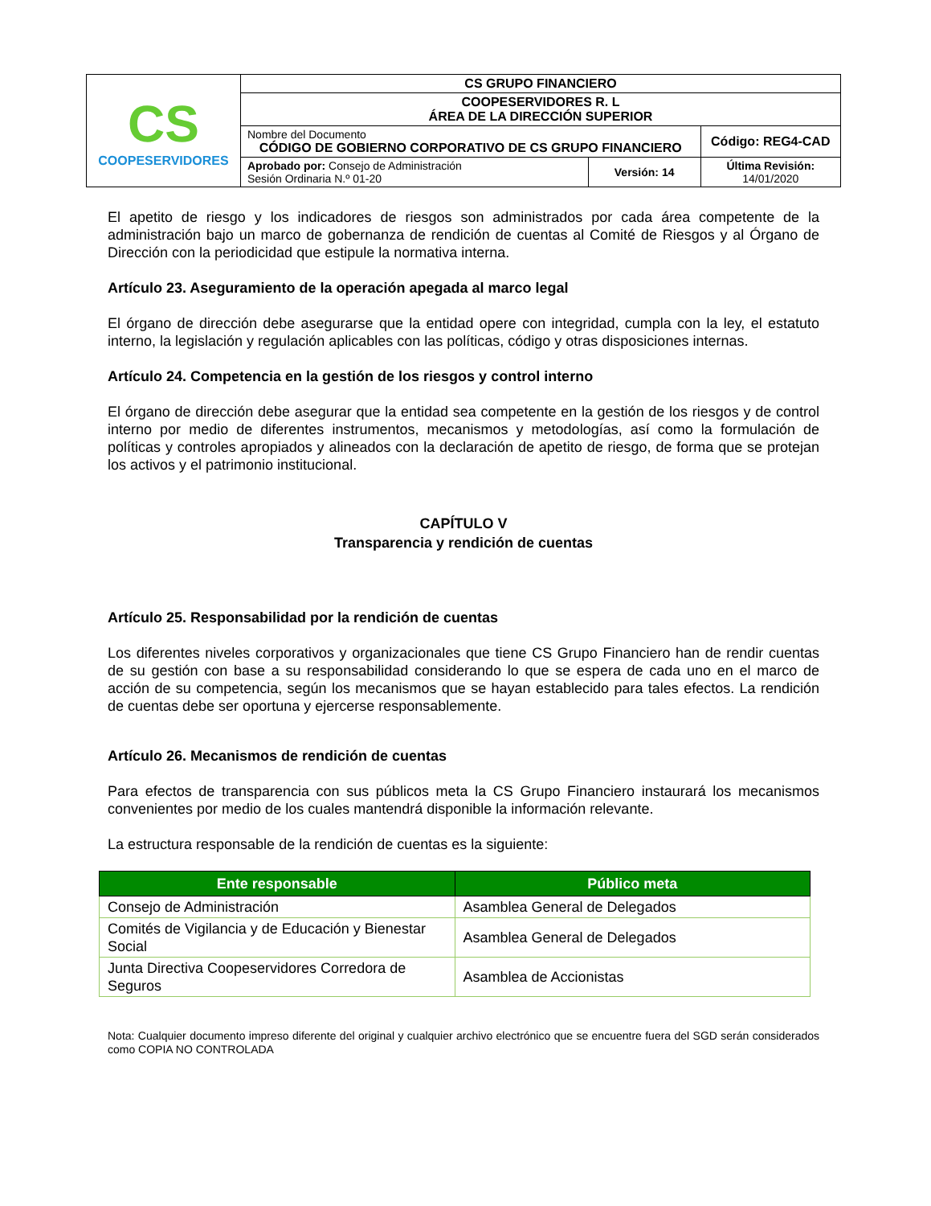| CS COOPESERVIDORES | CS GRUPO FINANCIERO | | |
| | COOPESERVIDORES R. L ÁREA DE LA DIRECCIÓN SUPERIOR | | |
| | Nombre del Documento CÓDIGO DE GOBIERNO CORPORATIVO DE CS GRUPO FINANCIERO | | Código: REG4-CAD |
| | Aprobado por: Consejo de Administración Sesión Ordinaria N.º 01-20 | Versión: 14 | Última Revisión: 14/01/2020 |
El apetito de riesgo y los indicadores de riesgos son administrados por cada área competente de la administración bajo un marco de gobernanza de rendición de cuentas al Comité de Riesgos y al Órgano de Dirección con la periodicidad que estipule la normativa interna.
Artículo 23. Aseguramiento de la operación apegada al marco legal
El órgano de dirección debe asegurarse que la entidad opere con integridad, cumpla con la ley, el estatuto interno, la legislación y regulación aplicables con las políticas, código y otras disposiciones internas.
Artículo 24. Competencia en la gestión de los riesgos y control interno
El órgano de dirección debe asegurar que la entidad sea competente en la gestión de los riesgos y de control interno por medio de diferentes instrumentos, mecanismos y metodologías, así como la formulación de políticas y controles apropiados y alineados con la declaración de apetito de riesgo, de forma que se protejan los activos y el patrimonio institucional.
CAPÍTULO V
Transparencia y rendición de cuentas
Artículo 25. Responsabilidad por la rendición de cuentas
Los diferentes niveles corporativos y organizacionales que tiene CS Grupo Financiero han de rendir cuentas de su gestión con base a su responsabilidad considerando lo que se espera de cada uno en el marco de acción de su competencia, según los mecanismos que se hayan establecido para tales efectos. La rendición de cuentas debe ser oportuna y ejercerse responsablemente.
Artículo 26. Mecanismos de rendición de cuentas
Para efectos de transparencia con sus públicos meta la CS Grupo Financiero instaurará los mecanismos convenientes por medio de los cuales mantendrá disponible la información relevante.
La estructura responsable de la rendición de cuentas es la siguiente:
| Ente responsable | Público meta |
| --- | --- |
| Consejo de Administración | Asamblea General de Delegados |
| Comités de Vigilancia y de Educación y Bienestar Social | Asamblea General de Delegados |
| Junta Directiva Coopeservidores Corredora de Seguros | Asamblea de Accionistas |
Nota: Cualquier documento impreso diferente del original y cualquier archivo electrónico que se encuentre fuera del SGD serán considerados como COPIA NO CONTROLADA